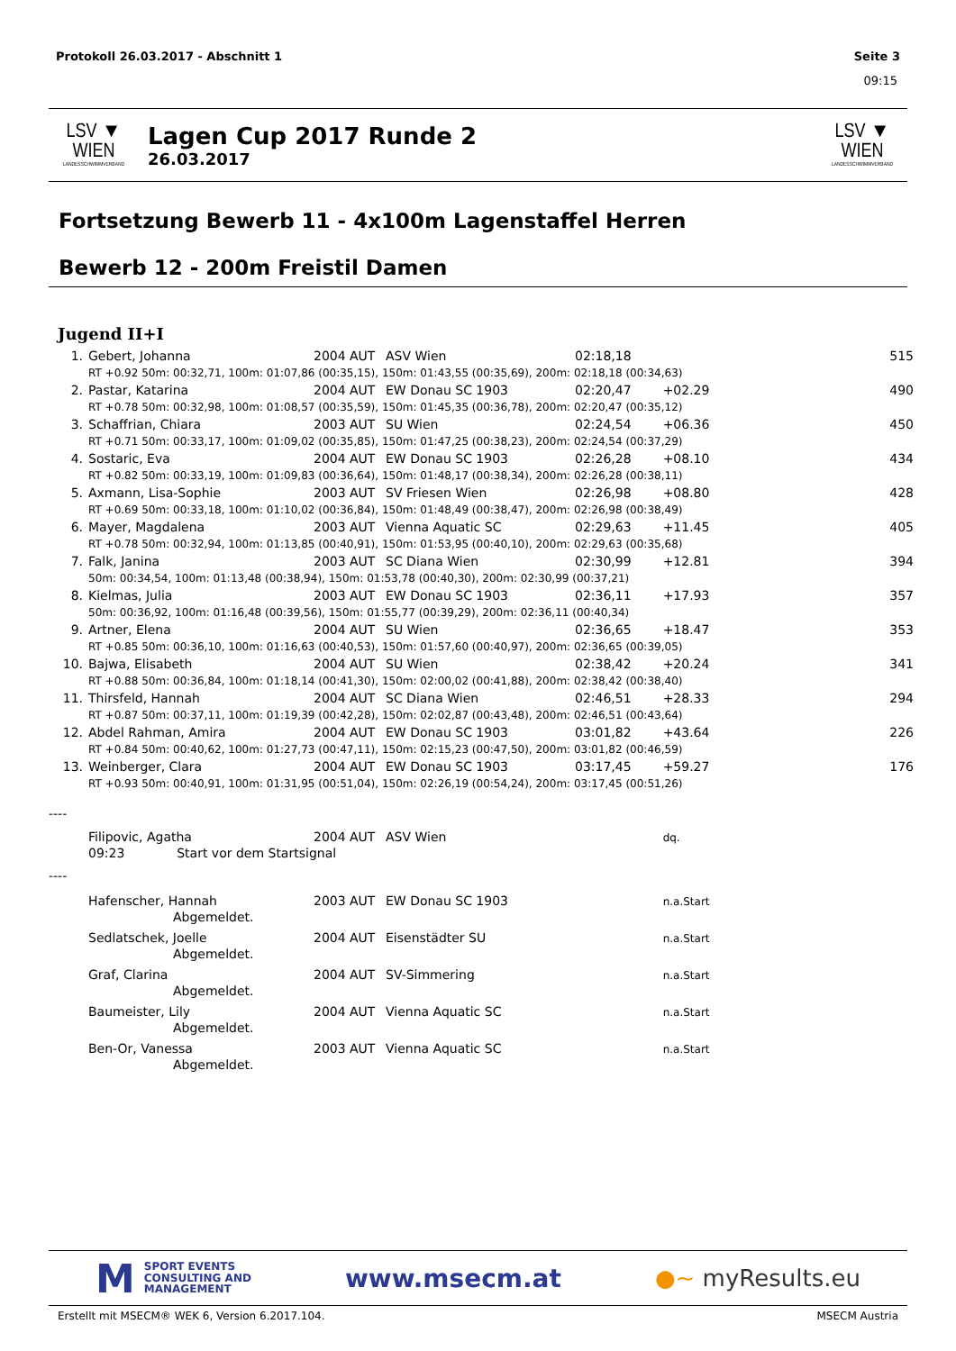Protokoll 26.03.2017 - Abschnitt 1 Seite 3
09:15
LSV ▼ WIEN
LANDESSCHWIMMVERBAND
Lagen Cup 2017 Runde 2
26.03.2017
LSV ▼ WIEN
LANDESSCHWIMMVERBAND
Fortsetzung Bewerb 11 - 4x100m Lagenstaffel Herren
Bewerb 12 - 200m Freistil Damen
Jugend II+I
| 1. | Gebert, Johanna | 2004 | AUT | ASV Wien | 02:18,18 | | 515 |
| | RT +0.92 50m: 00:32,71, 100m: 01:07,86 (00:35,15), 150m: 01:43,55 (00:35,69), 200m: 02:18,18 (00:34,63) | | | | | | |
| 2. | Pastar, Katarina | 2004 | AUT | EW Donau SC 1903 | 02:20,47 | +02.29 | 490 |
| | RT +0.78 50m: 00:32,98, 100m: 01:08,57 (00:35,59), 150m: 01:45,35 (00:36,78), 200m: 02:20,47 (00:35,12) | | | | | | |
| 3. | Schaffrian, Chiara | 2003 | AUT | SU Wien | 02:24,54 | +06.36 | 450 |
| | RT +0.71 50m: 00:33,17, 100m: 01:09,02 (00:35,85), 150m: 01:47,25 (00:38,23), 200m: 02:24,54 (00:37,29) | | | | | | |
| 4. | Sostaric, Eva | 2004 | AUT | EW Donau SC 1903 | 02:26,28 | +08.10 | 434 |
| | RT +0.82 50m: 00:33,19, 100m: 01:09,83 (00:36,64), 150m: 01:48,17 (00:38,34), 200m: 02:26,28 (00:38,11) | | | | | | |
| 5. | Axmann, Lisa-Sophie | 2003 | AUT | SV Friesen Wien | 02:26,98 | +08.80 | 428 |
| | RT +0.69 50m: 00:33,18, 100m: 01:10,02 (00:36,84), 150m: 01:48,49 (00:38,47), 200m: 02:26,98 (00:38,49) | | | | | | |
| 6. | Mayer, Magdalena | 2003 | AUT | Vienna Aquatic SC | 02:29,63 | +11.45 | 405 |
| | RT +0.78 50m: 00:32,94, 100m: 01:13,85 (00:40,91), 150m: 01:53,95 (00:40,10), 200m: 02:29,63 (00:35,68) | | | | | | |
| 7. | Falk, Janina | 2003 | AUT | SC Diana Wien | 02:30,99 | +12.81 | 394 |
| | 50m: 00:34,54, 100m: 01:13,48 (00:38,94), 150m: 01:53,78 (00:40,30), 200m: 02:30,99 (00:37,21) | | | | | | |
| 8. | Kielmas, Julia | 2003 | AUT | EW Donau SC 1903 | 02:36,11 | +17.93 | 357 |
| | 50m: 00:36,92, 100m: 01:16,48 (00:39,56), 150m: 01:55,77 (00:39,29), 200m: 02:36,11 (00:40,34) | | | | | | |
| 9. | Artner, Elena | 2004 | AUT | SU Wien | 02:36,65 | +18.47 | 353 |
| | RT +0.85 50m: 00:36,10, 100m: 01:16,63 (00:40,53), 150m: 01:57,60 (00:40,97), 200m: 02:36,65 (00:39,05) | | | | | | |
| 10. | Bajwa, Elisabeth | 2004 | AUT | SU Wien | 02:38,42 | +20.24 | 341 |
| | RT +0.88 50m: 00:36,84, 100m: 01:18,14 (00:41,30), 150m: 02:00,02 (00:41,88), 200m: 02:38,42 (00:38,40) | | | | | | |
| 11. | Thirsfeld, Hannah | 2004 | AUT | SC Diana Wien | 02:46,51 | +28.33 | 294 |
| | RT +0.87 50m: 00:37,11, 100m: 01:19,39 (00:42,28), 150m: 02:02,87 (00:43,48), 200m: 02:46,51 (00:43,64) | | | | | | |
| 12. | Abdel Rahman, Amira | 2004 | AUT | EW Donau SC 1903 | 03:01,82 | +43.64 | 226 |
| | RT +0.84 50m: 00:40,62, 100m: 01:27,73 (00:47,11), 150m: 02:15,23 (00:47,50), 200m: 03:01,82 (00:46,59) | | | | | | |
| 13. | Weinberger, Clara | 2004 | AUT | EW Donau SC 1903 | 03:17,45 | +59.27 | 176 |
| | RT +0.93 50m: 00:40,91, 100m: 01:31,95 (00:51,04), 150m: 02:26,19 (00:54,24), 200m: 03:17,45 (00:51,26) | | | | | | |
| ---- | | | | | | | |
| | Filipovic, Agatha | 2004 | AUT | ASV Wien | | dq. | |
| | 09:23 Start vor dem Startsignal | | | | | | |
| ---- | | | | | | | |
| | Hafenscher, Hannah | 2003 | AUT | EW Donau SC 1903 | | n.a.Start | |
| | Abgemeldet. | | | | | | |
| | Sedlatschek, Joelle | 2004 | AUT | Eisenstädter SU | | n.a.Start | |
| | Abgemeldet. | | | | | | |
| | Graf, Clarina | 2004 | AUT | SV-Simmering | | n.a.Start | |
| | Abgemeldet. | | | | | | |
| | Baumeister, Lily | 2004 | AUT | Vienna Aquatic SC | | n.a.Start | |
| | Abgemeldet. | | | | | | |
| | Ben-Or, Vanessa | 2003 | AUT | Vienna Aquatic SC | | n.a.Start | |
| | Abgemeldet. | | | | | | |
M SPORT EVENTS
CONSULTING AND
MANAGEMENT
www.msecm.at ●~ myResults.eu
Erstellt mit MSECM® WEK 6, Version 6.2017.104. MSECM Austria